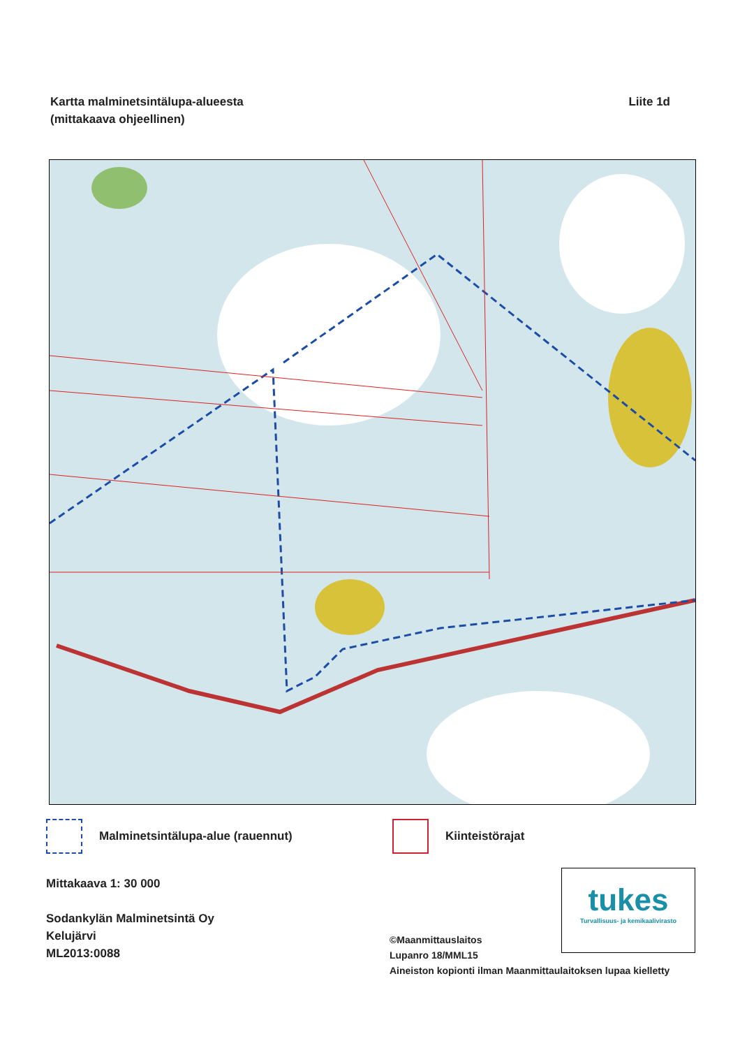Kartta malminetsintälupa-alueesta
(mittakaava ohjeellinen)
Liite 1d
Malminetsintälupa-alue (rauennut) Kiinteistörajat
Mittakaava 1: 30 000
Sodankylän Malminetsintä Oy
Kelujärvi
ML2013:0088
tukes
Turvallisuus- ja kemikaalivirasto
©Maanmittauslaitos
Lupanro 18/MML15
Aineiston kopionti ilman Maanmittaulaitoksen lupaa kielletty